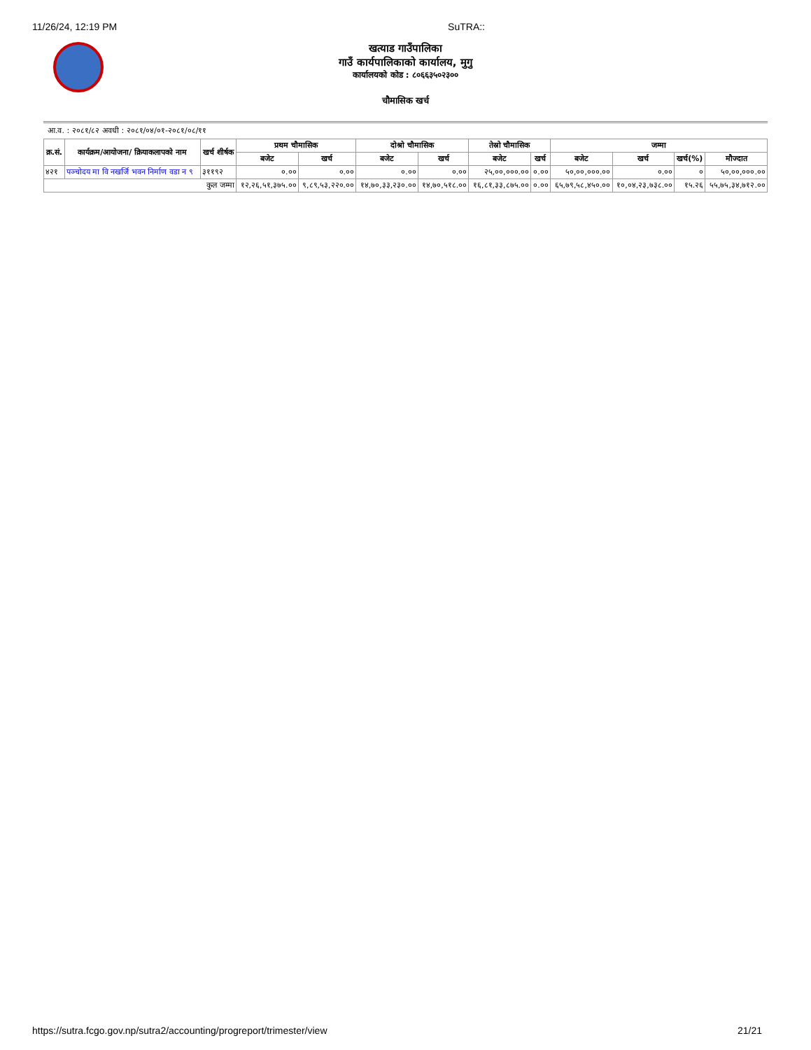11/26/24, 12:19 PM SuTRA::
खत्याड गाउँपालिका
गाउँ कार्यपालिकाको कार्यालय, मुगु
कार्यालयको कोड : ८०६६३५०२३००
चौमासिक खर्च
आ.व. : २०८१/८२ अवधी : २०८१/०४/०१-२०८१/०८/११
| क्र.सं. | कार्यक्रम/आयोजना/ क्रियाकलापको नाम | खर्च शीर्षक | प्रथम चौमासिक | | दोश्रो चौमासिक | | तेस्रो चौमासिक | | जम्मा | | | |
| --- | --- | --- | --- | --- | --- | --- | --- | --- | --- | --- | --- | --- |
| | | | बजेट | खर्च | बजेट | खर्च | बजेट | खर्च | बजेट | खर्च | खर्च(%) | मौज्दात |
| ४२१ | पञ्चोदय मा वि नखर्जि भवन निर्माण वडा न ९ | ३११९२ | ०.०० | ०.०० | ०.०० | ०.०० | २५,००,०००.०० | ०.०० | ५०,००,०००.०० | ०.०० | ० | ५०,००,०००.०० |
| कुल जम्मा | | | १२,२६,५१,३७५.०० | ९,८९,५३,२२०.०० | १४,७०,३३,२३०.०० | १४,७०,५१८.०० | १६,८१,३३,८७५.०० | ०.०० | ६५,७९,५८,४५०.०० | १०,०४,२३,७३८.०० | १५.२६ | ५५,७५,३४,७१२.०० |
https://sutra.fcgo.gov.np/sutra2/accounting/progreport/trimester/view 21/21